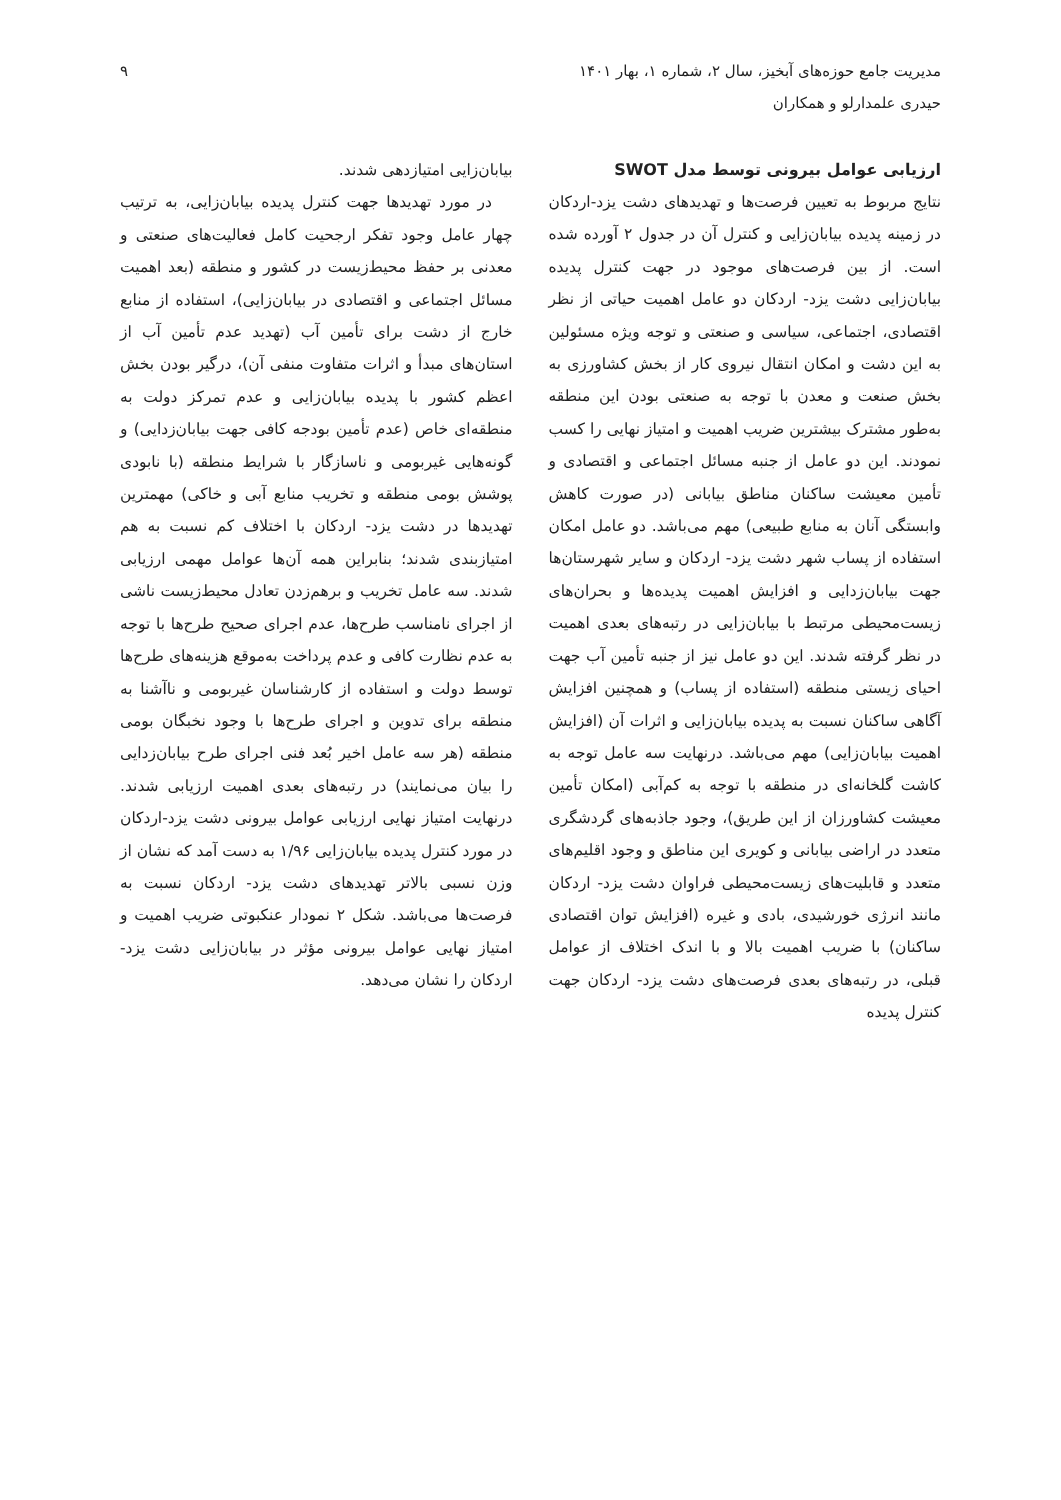مدیریت جامع حوزه‌های آبخیز، سال ۲، شماره ۱، بهار ۱۴۰۱
حیدری علمدارلو و همکاران
۹
ارزیابی عوامل بیرونی توسط مدل SWOT
نتایج مربوط به تعیین فرصت‌ها و تهدیدهای دشت یزد-اردکان در زمینه پدیده بیابان‌زایی و کنترل آن در جدول ۲ آورده شده است. از بین فرصت‌های موجود در جهت کنترل پدیده بیابان‌زایی دشت یزد- اردکان دو عامل اهمیت حیاتی از نظر اقتصادی، اجتماعی، سیاسی و صنعتی و توجه ویژه مسئولین به این دشت و امکان انتقال نیروی کار از بخش کشاورزی به بخش صنعت و معدن با توجه به صنعتی بودن این منطقه به‌طور مشترک بیشترین ضریب اهمیت و امتیاز نهایی را کسب نمودند. این دو عامل از جنبه مسائل اجتماعی و اقتصادی و تأمین معیشت ساکنان مناطق بیابانی (در صورت کاهش وابستگی آنان به منابع طبیعی) مهم می‌باشد. دو عامل امکان استفاده از پساب شهر دشت یزد- اردکان و سایر شهرستان‌ها جهت بیابان‌زدایی و افزایش اهمیت پدیده‌ها و بحران‌های زیست‌محیطی مرتبط با بیابان‌زایی در رتبه‌های بعدی اهمیت در نظر گرفته شدند. این دو عامل نیز از جنبه تأمین آب جهت احیای زیستی منطقه (استفاده از پساب) و همچنین افزایش آگاهی ساکنان نسبت به پدیده بیابان‌زایی و اثرات آن (افزایش اهمیت بیابان‌زایی) مهم می‌باشد. درنهایت سه عامل توجه به کاشت گلخانه‌ای در منطقه با توجه به کم‌آبی (امکان تأمین معیشت کشاورزان از این طریق)، وجود جاذبه‌های گردشگری متعدد در اراضی بیابانی و کویری این مناطق و وجود اقلیم‌های متعدد و قابلیت‌های زیست‌محیطی فراوان دشت یزد- اردکان مانند انرژی خورشیدی، بادی و غیره (افزایش توان اقتصادی ساکنان) با ضریب اهمیت بالا و با اندک اختلاف از عوامل قبلی، در رتبه‌های بعدی فرصت‌های دشت یزد- اردکان جهت کنترل پدیده
بیابان‌زایی امتیازدهی شدند.
در مورد تهدیدها جهت کنترل پدیده بیابان‌زایی، به ترتیب چهار عامل وجود تفکر ارجحیت کامل فعالیت‌های صنعتی و معدنی بر حفظ محیط‌زیست در کشور و منطقه (بعد اهمیت مسائل اجتماعی و اقتصادی در بیابان‌زایی)، استفاده از منابع خارج از دشت برای تأمین آب (تهدید عدم تأمین آب از استان‌های مبدأ و اثرات متفاوت منفی آن)، درگیر بودن بخش اعظم کشور با پدیده بیابان‌زایی و عدم تمرکز دولت به منطقه‌ای خاص (عدم تأمین بودجه کافی جهت بیابان‌زدایی) و گونه‌هایی غیربومی و ناسازگار با شرایط منطقه (با نابودی پوشش بومی منطقه و تخریب منابع آبی و خاکی) مهمترین تهدیدها در دشت یزد- اردکان با اختلاف کم نسبت به هم امتیازبندی شدند؛ بنابراین همه آن‌ها عوامل مهمی ارزیابی شدند. سه عامل تخریب و برهم‌زدن تعادل محیط‌زیست ناشی از اجرای نامناسب طرح‌ها، عدم اجرای صحیح طرح‌ها با توجه به عدم نظارت کافی و عدم پرداخت به‌موقع هزینه‌های طرح‌ها توسط دولت و استفاده از کارشناسان غیربومی و ناآشنا به منطقه برای تدوین و اجرای طرح‌ها با وجود نخبگان بومی منطقه (هر سه عامل اخیر بُعد فنی اجرای طرح بیابان‌زدایی را بیان می‌نمایند) در رتبه‌های بعدی اهمیت ارزیابی شدند. درنهایت امتیاز نهایی ارزیابی عوامل بیرونی دشت یزد-اردکان در مورد کنترل پدیده بیابان‌زایی ۱/۹۶ به دست آمد که نشان از وزن نسبی بالاتر تهدیدهای دشت یزد- اردکان نسبت به فرصت‌ها می‌باشد. شکل ۲ نمودار عنکبوتی ضریب اهمیت و امتیاز نهایی عوامل بیرونی مؤثر در بیابان‌زایی دشت یزد- اردکان را نشان می‌دهد.